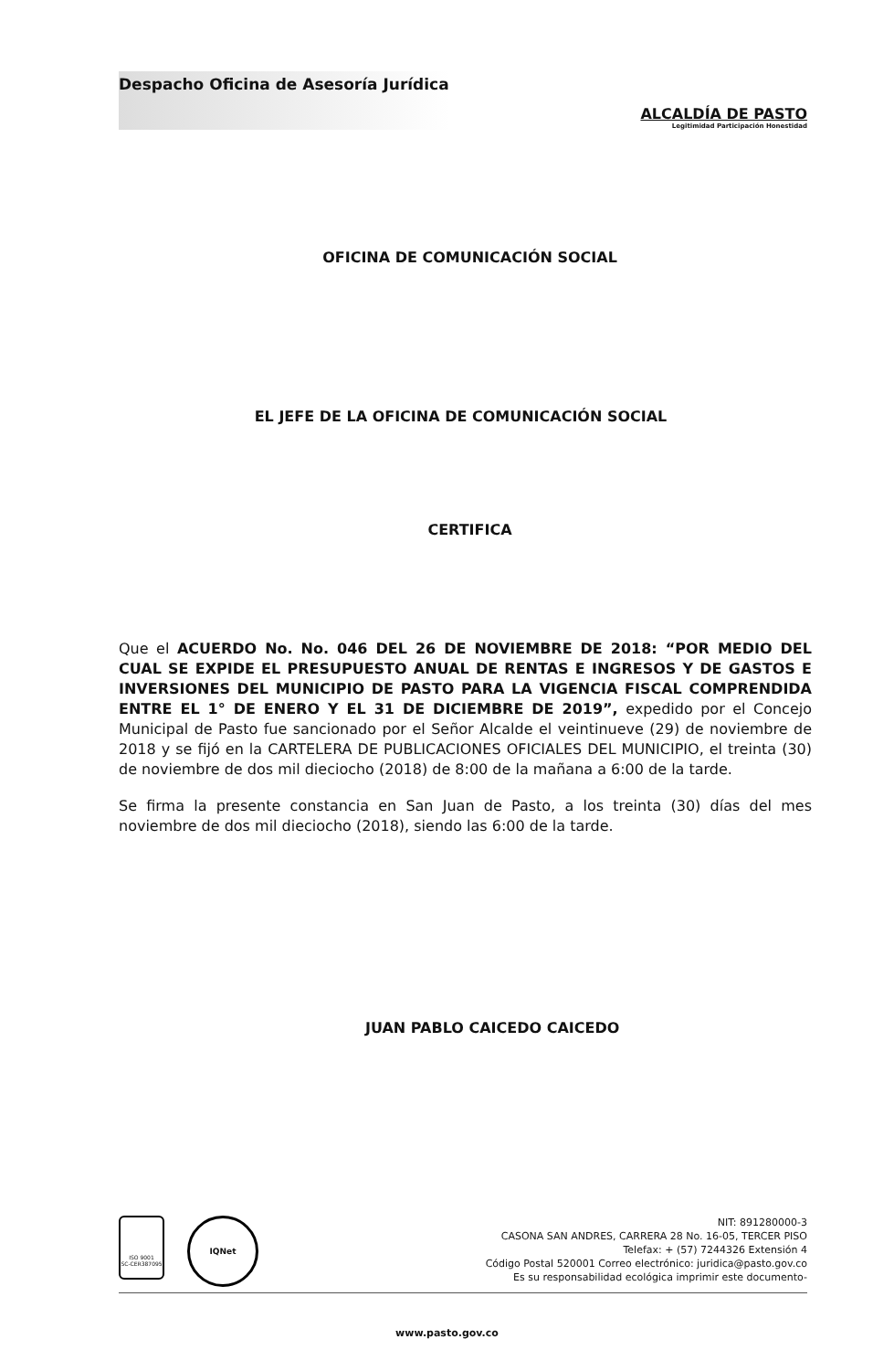Despacho Oficina de Asesoría Jurídica
ALCALDÍA DE PASTO
Legitimidad Participación Honestidad
OFICINA DE COMUNICACIÓN SOCIAL
EL JEFE DE LA OFICINA DE COMUNICACIÓN SOCIAL
CERTIFICA
Que el ACUERDO No. No. 046 DEL 26 DE NOVIEMBRE DE 2018: “POR MEDIO DEL CUAL SE EXPIDE EL PRESUPUESTO ANUAL DE RENTAS E INGRESOS Y DE GASTOS E INVERSIONES DEL MUNICIPIO DE PASTO PARA LA VIGENCIA FISCAL COMPRENDIDA ENTRE EL 1° DE ENERO Y EL 31 DE DICIEMBRE DE 2019”, expedido por el Concejo Municipal de Pasto fue sancionado por el Señor Alcalde el veintinueve (29) de noviembre de 2018 y se fijó en la CARTELERA DE PUBLICACIONES OFICIALES DEL MUNICIPIO, el treinta (30) de noviembre de dos mil dieciocho (2018) de 8:00 de la mañana a 6:00 de la tarde.
Se firma la presente constancia en San Juan de Pasto, a los treinta (30) días del mes noviembre de dos mil dieciocho (2018), siendo las 6:00 de la tarde.
JUAN PABLO CAICEDO CAICEDO
ISO 9001
SC-CER387095
IQNet
NIT: 891280000-3
CASONA SAN ANDRES, CARRERA 28 No. 16-05, TERCER PISO
Telefax: + (57) 7244326 Extensión 4
Código Postal 520001 Correo electrónico: juridica@pasto.gov.co
Es su responsabilidad ecológica imprimir este documento-
www.pasto.gov.co